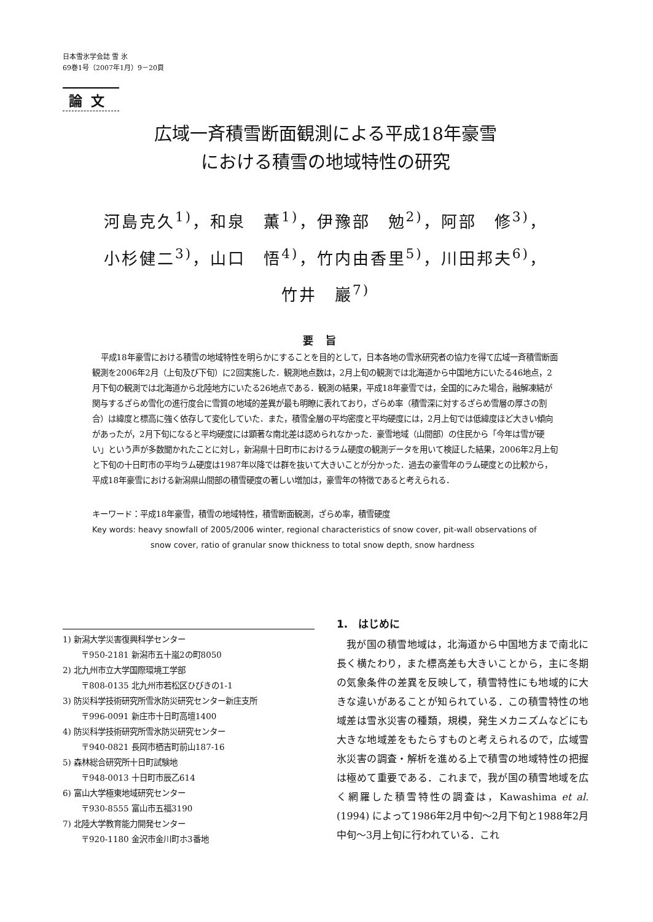日本雪氷学会誌 雪 氷
69巻1号（2007年1月）9－20頁
論文
広域一斉積雪断面観測による平成18年豪雪
における積雪の地域特性の研究
河島克久<sup>1)</sup>，和泉　薫<sup>1)</sup>，伊豫部　勉<sup>2)</sup>，阿部　修<sup>3)</sup>，
小杉健二<sup>3)</sup>，山口　悟<sup>4)</sup>，竹内由香里<sup>5)</sup>，川田邦夫<sup>6)</sup>，
竹井　巖<sup>7)</sup>
要旨
平成18年豪雪における積雪の地域特性を明らかにすることを目的として，日本各地の雪氷研究者の協力を得て広域一斉積雪断面観測を2006年2月（上旬及び下旬）に2回実施した．観測地点数は，2月上旬の観測では北海道から中国地方にいたる46地点，2月下旬の観測では北海道から北陸地方にいたる26地点である．観測の結果，平成18年豪雪では，全国的にみた場合，融解凍結が関与するざらめ雪化の進行度合に雪質の地域的差異が最も明瞭に表れており，ざらめ率（積雪深に対するざらめ雪層の厚さの割合）は緯度と標高に強く依存して変化していた．また，積雪全層の平均密度と平均硬度には，2月上旬では低緯度ほど大きい傾向があったが，2月下旬になると平均硬度には顕著な南北差は認められなかった．豪雪地域（山間部）の住民から「今年は雪が硬い」という声が多数聞かれたことに対し，新潟県十日町市におけるラム硬度の観測データを用いて検証した結果，2006年2月上旬と下旬の十日町市の平均ラム硬度は1987年以降では群を抜いて大きいことが分かった．過去の豪雪年のラム硬度との比較から，平成18年豪雪における新潟県山間部の積雪硬度の著しい増加は，豪雪年の特徴であると考えられる．
キーワード：平成18年豪雪，積雪の地域特性，積雪断面観測，ざらめ率，積雪硬度
Key words: heavy snowfall of 2005/2006 winter, regional characteristics of snow cover, pit-wall observations of snow cover, ratio of granular snow thickness to total snow depth, snow hardness
1) 新潟大学災害復興科学センター
〒950-2181 新潟市五十嵐2の町8050
2) 北九州市立大学国際環境工学部
〒808-0135 北九州市若松区ひびきの1-1
3) 防災科学技術研究所雪氷防災研究センター新庄支所
〒996-0091 新庄市十日町高壇1400
4) 防災科学技術研究所雪氷防災研究センター
〒940-0821 長岡市栖吉町前山187-16
5) 森林総合研究所十日町試験地
〒948-0013 十日町市辰乙614
6) 富山大学極東地域研究センター
〒930-8555 富山市五福3190
7) 北陸大学教育能力開発センター
〒920-1180 金沢市金川町ホ3番地
1.　はじめに
我が国の積雪地域は，北海道から中国地方まで南北に長く横たわり，また標高差も大きいことから，主に冬期の気象条件の差異を反映して，積雪特性にも地域的に大きな違いがあることが知られている．この積雪特性の地域差は雪氷災害の種類，規模，発生メカニズムなどにも大きな地域差をもたらすものと考えられるので，広域雪氷災害の調査・解析を進める上で積雪の地域特性の把握は極めて重要である．これまで，我が国の積雪地域を広く網羅した積雪特性の調査は，Kawashima et al. (1994) によって1986年2月中旬～2月下旬と1988年2月中旬～3月上旬に行われている．これ